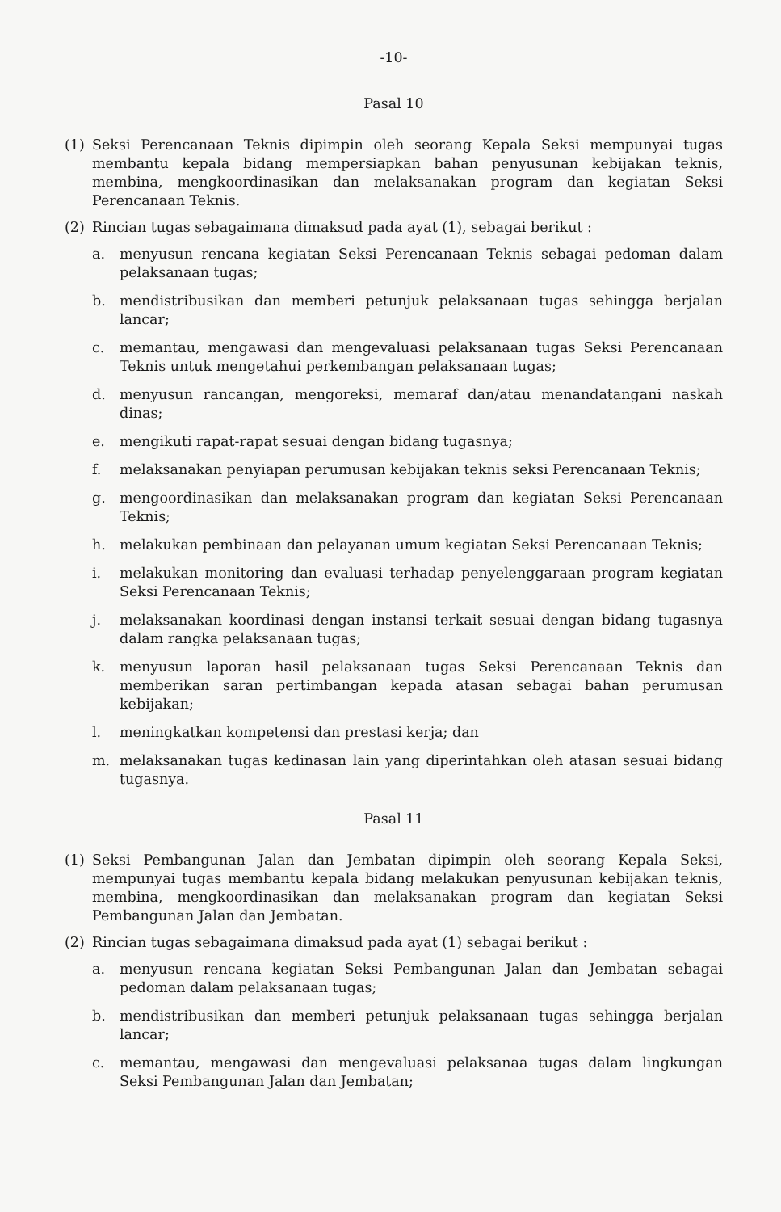-10-
Pasal 10
(1) Seksi Perencanaan Teknis dipimpin oleh seorang Kepala Seksi mempunyai tugas membantu kepala bidang mempersiapkan bahan penyusunan kebijakan teknis, membina, mengkoordinasikan dan melaksanakan program dan kegiatan Seksi Perencanaan Teknis.
(2) Rincian tugas sebagaimana dimaksud pada ayat (1), sebagai berikut :
a. menyusun rencana kegiatan Seksi Perencanaan Teknis sebagai pedoman dalam pelaksanaan tugas;
b. mendistribusikan dan memberi petunjuk pelaksanaan tugas sehingga berjalan lancar;
c. memantau, mengawasi dan mengevaluasi pelaksanaan tugas Seksi Perencanaan Teknis untuk mengetahui perkembangan pelaksanaan tugas;
d. menyusun rancangan, mengoreksi, memaraf dan/atau menandatangani naskah dinas;
e. mengikuti rapat-rapat sesuai dengan bidang tugasnya;
f. melaksanakan penyiapan perumusan kebijakan teknis seksi Perencanaan Teknis;
g. mengoordinasikan dan melaksanakan program dan kegiatan Seksi Perencanaan Teknis;
h. melakukan pembinaan dan pelayanan umum kegiatan Seksi Perencanaan Teknis;
i. melakukan monitoring dan evaluasi terhadap penyelenggaraan program kegiatan Seksi Perencanaan Teknis;
j. melaksanakan koordinasi dengan instansi terkait sesuai dengan bidang tugasnya dalam rangka pelaksanaan tugas;
k. menyusun laporan hasil pelaksanaan tugas Seksi Perencanaan Teknis dan memberikan saran pertimbangan kepada atasan sebagai bahan perumusan kebijakan;
l. meningkatkan kompetensi dan prestasi kerja; dan
m. melaksanakan tugas kedinasan lain yang diperintahkan oleh atasan sesuai bidang tugasnya.
Pasal 11
(1) Seksi Pembangunan Jalan dan Jembatan dipimpin oleh seorang Kepala Seksi, mempunyai tugas membantu kepala bidang melakukan penyusunan kebijakan teknis, membina, mengkoordinasikan dan melaksanakan program dan kegiatan Seksi Pembangunan Jalan dan Jembatan.
(2) Rincian tugas sebagaimana dimaksud pada ayat (1) sebagai berikut :
a. menyusun rencana kegiatan Seksi Pembangunan Jalan dan Jembatan sebagai pedoman dalam pelaksanaan tugas;
b. mendistribusikan dan memberi petunjuk pelaksanaan tugas sehingga berjalan lancar;
c. memantau, mengawasi dan mengevaluasi pelaksanaa tugas dalam lingkungan Seksi Pembangunan Jalan dan Jembatan;